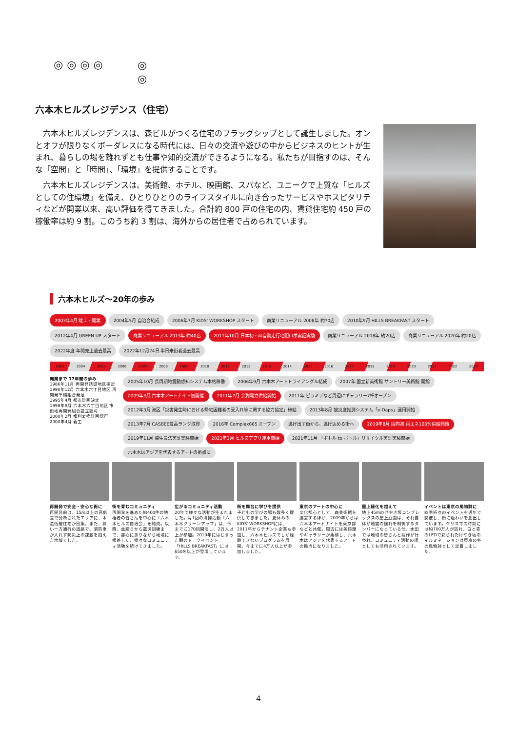◎◎◎◎
◎
◎
六本木ヒルズレジデンス（住宅）
六本木ヒルズレジデンスは、森ビルがつくる住宅のフラッグシップとして誕生しました。オンとオフが限りなくボーダレスになる時代には、日々の交流や遊びの中からビジネスのヒントが生まれ、暮らしの場を離れずとも仕事や知的交流ができるようになる。私たちが目指すのは、そんな「空間」と「時間」、「環境」を提供することです。
六本木ヒルズレジデンスは、美術館、ホテル、映画館、スパなど、ユニークで上質な「ヒルズとしての住環境」を備え、ひとりひとりのライフスタイルに向き合ったサービスやホスピタリティなどが開業以来、高い評価を得てきました。合計約 800 戸の住宅の内、賃貸住宅約 450 戸の稼働率は約 9 割。このうち約 3 割は、海外からの居住者で占められています。
六本木ヒルズ～20年の歩み
2003年4月 竣工・開業
2004年5月 自治会結成
2006年7月 KIDS' WORKSHOP スタート
商業リニューアル 2008年 約70店
2010年9月 HILLS BREAKFAST スタート
2012年4月 GREEN UP スタート
商業リニューアル 2013年 約40店
2017年10月 日本初・AI自動走行宅配ロボ実証実験
商業リニューアル 2018年 約20店
商業リニューアル 2020年 約20店
2022年度 年間売上過去最高
2022年12月24日 単日来街者過去最高
2003 2004 2005 2006 2007 2008 2009 2010 2011 2012 2013 2014 2015 2016 2017 2018 2019 2020 2021 2022 2023
開業まで 17年間の歩み
1986年11月 再開発誘導地区指定
1990年12月 六本木六丁目地区 再開発準備組合発足
1995年4月 都市計画決定
1998年9月 六本木六丁目地区 市街地再開発組合設立認可
2000年2月 権利変換計画認可
2000年4月 着工
2005年10月 長周期地震動感知システム本格稼働
2006年9月 六本木アートトライアングル結成
2007年 国立新美術館 サントリー美術館 開館
2009年3月 六本木アートナイト初開催
2011年7月 余剰電力供給開始
2011年 ピラミデなど周辺にギャラリー7軒オープン
2012年3月 港区「災害発生時における帰宅困難者の受入れ等に関する協力協定」締結
2013年8月 被災度推測システム「e-Daps」運用開始
2013年7月 CASBEE最高ランク取得
2016年 Complex665 オープン
逃げ出す街から、逃げ込める街へ
2019年8月 国内初 再エネ100%供給開始
2019年11月 協生農法実証実験開始
2021年3月 ヒルズアプリ運用開始
2021年11月 「ボトル to ボトル」リサイクル実証実験開始
六本木はアジアを代表するアートの拠点に
再開発で安全・安心な街に
再開発前は、15m以上の高低差で分断されたエリアに、木造低層住宅が密集。また、狭い一方通行の道路で、消防車が入れず防災上の課題を抱えた地域でした。
街を育むコミュニティ
再開発を進めた約400件の地権者の皆さんを中心に「六本木ヒルズ自治会」を結成。以降、盆踊りから震災訓練まで、都心にありながら地域に根差した、様々なコミュニティ活動を続けてきました。
広がるコミュニティ活動
20年で様々な活動が生まれました。月1回の清掃活動「六本木クリーンアップ」は、今までに170回開催し、2万人以上が参加。2010年にはじまった朝のトークイベント「HILLS BREAKFAST」には650名以上が登壇しています。
街を舞台に学びを提供
子どもの学びの場も数多く提供してきました。夏休みのKIDS' WORKSHOPには、2011年からテナント企業も参加し、六本木ヒルズでしか経験できないプログラムを展開。今までに4万人以上が参加しました。
東京のアートの中心に
文化都心として、森美術館を運営するほか、2009年からは六本木アートナイトを東京都などと共催。周辺には美術館やギャラリーが集積し、六本木はアジアを代表するアートの拠点になりました。
屋上緑化を超えて
地上45mのけやき坂コンプレックスの屋上庭園は、それ自体が地震の揺れを制御するダンパーになっている他、水田では地域の皆さんと稲作が行われ、コミュニティ活動の場としても活用されています。
イベントは東京の風物詩に
四季折々のイベントを通年で開催し、街に賑わいを創出しています。クリスマス時期には約700万人が訪れ、白と青のLEDで彩られたけやき坂のイルミネーションは東京の冬の風物詩として定着しました。
4